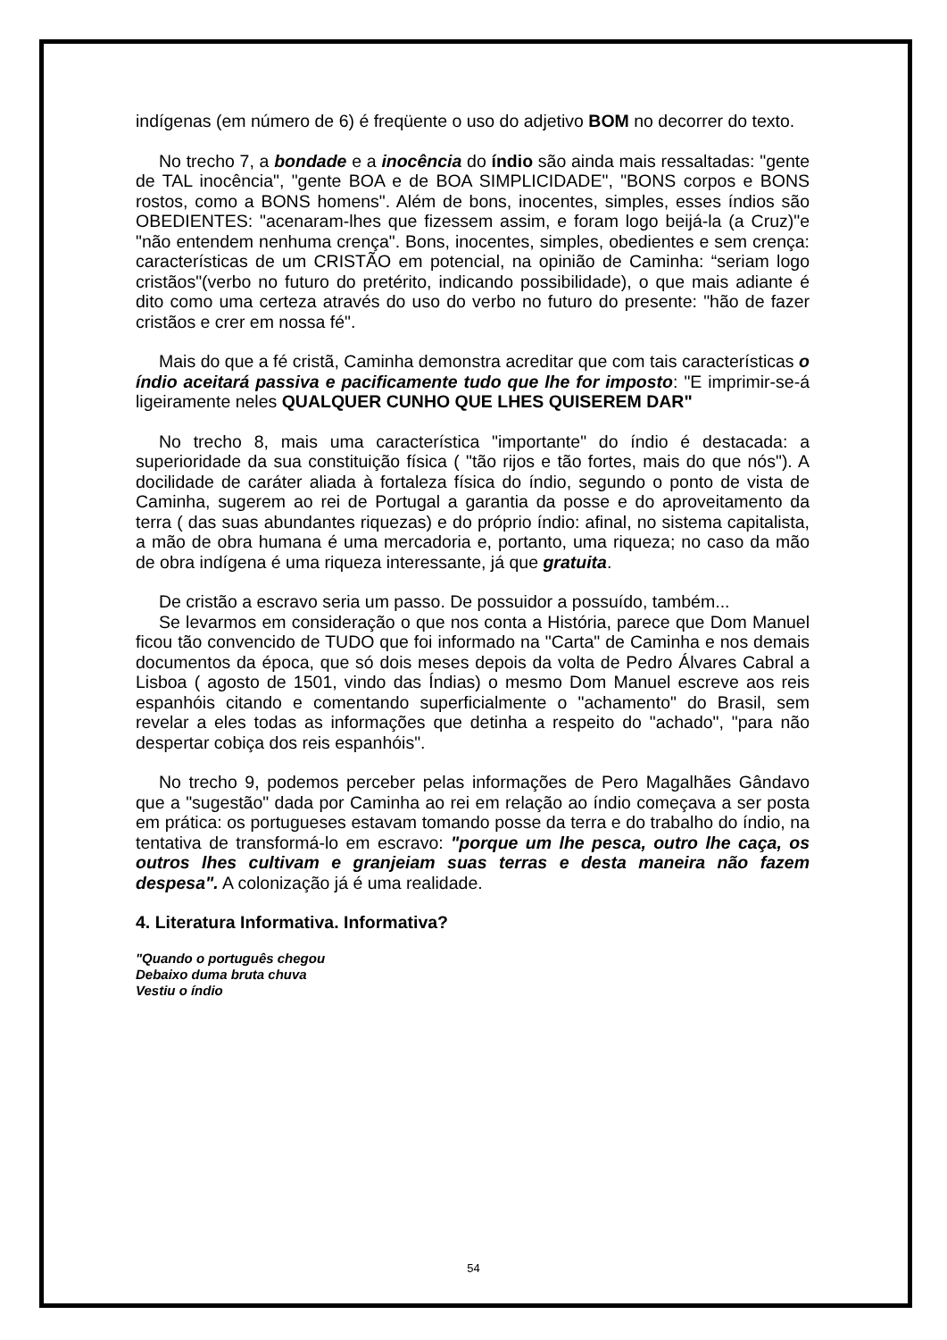indígenas (em número de 6) é freqüente o uso do adjetivo BOM no decorrer do texto.
No trecho 7, a bondade e a inocência do índio são ainda mais ressaltadas: "gente de TAL inocência", "gente BOA e de BOA SIMPLICIDADE", "BONS corpos e BONS rostos, como a BONS homens". Além de bons, inocentes, simples, esses índios são OBEDIENTES: "acenaram-lhes que fizessem assim, e foram logo beijá-la (a Cruz)"e "não entendem nenhuma crença". Bons, inocentes, simples, obedientes e sem crença: características de um CRISTÃO em potencial, na opinião de Caminha: “seriam logo cristãos"(verbo no futuro do pretérito, indicando possibilidade), o que mais adiante é dito como uma certeza através do uso do verbo no futuro do presente: "hão de fazer cristãos e crer em nossa fé".
Mais do que a fé cristã, Caminha demonstra acreditar que com tais características o índio aceitará passiva e pacificamente tudo que lhe for imposto: "E imprimir-se-á ligeiramente neles QUALQUER CUNHO QUE LHES QUISEREM DAR"
No trecho 8, mais uma característica "importante" do índio é destacada: a superioridade da sua constituição física ( "tão rijos e tão fortes, mais do que nós"). A docilidade de caráter aliada à fortaleza física do índio, segundo o ponto de vista de Caminha, sugerem ao rei de Portugal a garantia da posse e do aproveitamento da terra ( das suas abundantes riquezas) e do próprio índio: afinal, no sistema capitalista, a mão de obra humana é uma mercadoria e, portanto, uma riqueza; no caso da mão de obra indígena é uma riqueza interessante, já que gratuita.
De cristão a escravo seria um passo. De possuidor a possuído, também...
Se levarmos em consideração o que nos conta a História, parece que Dom Manuel ficou tão convencido de TUDO que foi informado na "Carta" de Caminha e nos demais documentos da época, que só dois meses depois da volta de Pedro Álvares Cabral a Lisboa ( agosto de 1501, vindo das Índias) o mesmo Dom Manuel escreve aos reis espanhóis citando e comentando superficialmente o "achamento" do Brasil, sem revelar a eles todas as informações que detinha a respeito do "achado", "para não despertar cobiça dos reis espanhóis".
No trecho 9, podemos perceber pelas informações de Pero Magalhães Gândavo que a "sugestão" dada por Caminha ao rei em relação ao índio começava a ser posta em prática: os portugueses estavam tomando posse da terra e do trabalho do índio, na tentativa de transformá-lo em escravo: "porque um lhe pesca, outro lhe caça, os outros lhes cultivam e granjeiam suas terras e desta maneira não fazem despesa". A colonização já é uma realidade.
4. Literatura Informativa. Informativa?
"Quando o português chegou
Debaixo duma bruta chuva
Vestiu o índio
54